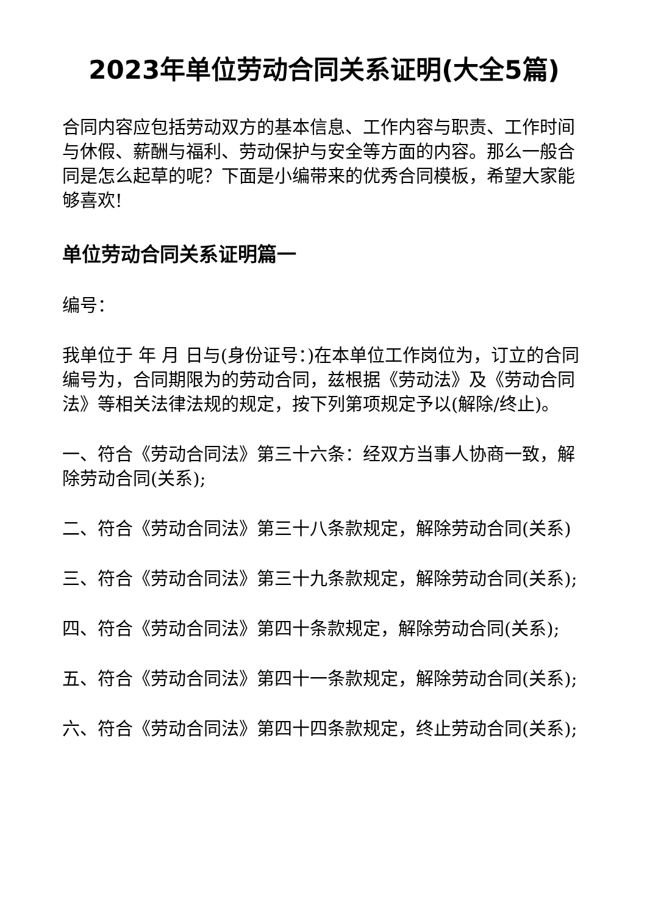2023年单位劳动合同关系证明(大全5篇)
合同内容应包括劳动双方的基本信息、工作内容与职责、工作时间与休假、薪酬与福利、劳动保护与安全等方面的内容。那么一般合同是怎么起草的呢？下面是小编带来的优秀合同模板，希望大家能够喜欢!
单位劳动合同关系证明篇一
编号：
我单位于 年 月 日与(身份证号：)在本单位工作岗位为，订立的合同编号为，合同期限为的劳动合同，兹根据《劳动法》及《劳动合同法》等相关法律法规的规定，按下列第项规定予以(解除/终止)。
一、符合《劳动合同法》第三十六条：经双方当事人协商一致，解除劳动合同(关系);
二、符合《劳动合同法》第三十八条款规定，解除劳动合同(关系)
三、符合《劳动合同法》第三十九条款规定，解除劳动合同(关系);
四、符合《劳动合同法》第四十条款规定，解除劳动合同(关系);
五、符合《劳动合同法》第四十一条款规定，解除劳动合同(关系);
六、符合《劳动合同法》第四十四条款规定，终止劳动合同(关系);